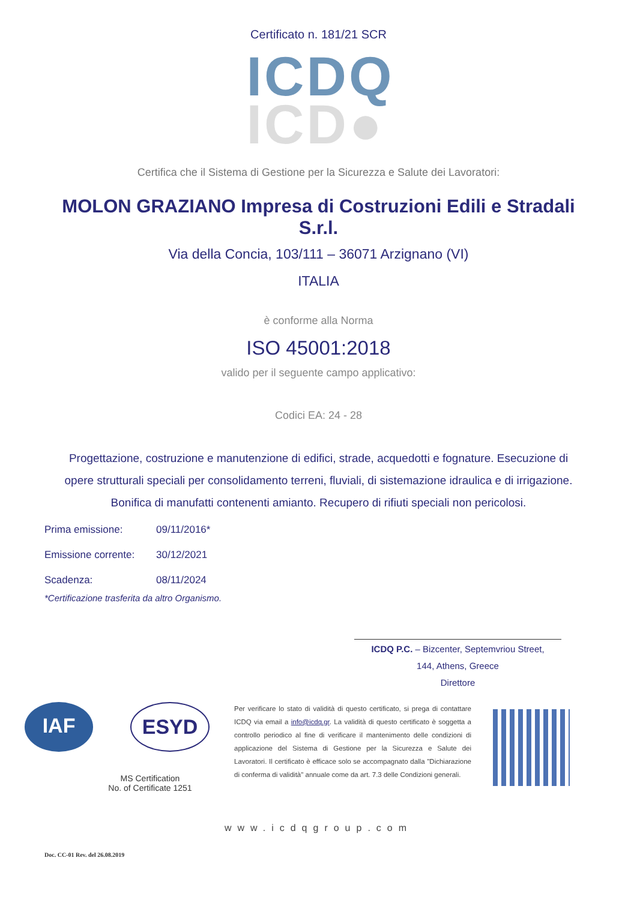Certificato n. 181/21 SCR
ICDQ
ICD●
Certifica che il Sistema di Gestione per la Sicurezza e Salute dei Lavoratori:
MOLON GRAZIANO Impresa di Costruzioni Edili e Stradali
S.r.l.
Via della Concia, 103/111 – 36071 Arzignano (VI)
ITALIA
è conforme alla Norma
ISO 45001:2018
valido per il seguente campo applicativo:
Codici EA: 24 - 28
Progettazione, costruzione e manutenzione di edifici, strade, acquedotti e fognature. Esecuzione di opere strutturali speciali per consolidamento terreni, fluviali, di sistemazione idraulica e di irrigazione. Bonifica di manufatti contenenti amianto. Recupero di rifiuti speciali non pericolosi.
Prima emissione: 09/11/2016*
Emissione corrente: 30/12/2021
Scadenza: 08/11/2024
*Certificazione trasferita da altro Organismo.
ICDQ P.C. – Bizcenter, Septemvriou Street,
144, Athens, Greece
Direttore
IAF ESYD
MS Certification
No. of Certificate 1251
Per verificare lo stato di validità di questo certificato, si prega di contattare ICDQ via email a info@icdq.gr. La validità di questo certificato è soggetta a controllo periodico al fine di verificare il mantenimento delle condizioni di applicazione del Sistema di Gestione per la Sicurezza e Salute dei Lavoratori. Il certificato è efficace solo se accompagnato dalla "Dichiarazione di conferma di validità" annuale come da art. 7.3 delle Condizioni generali.
www.icdqgroup.com
Doc. CC-01 Rev. del 26.08.2019